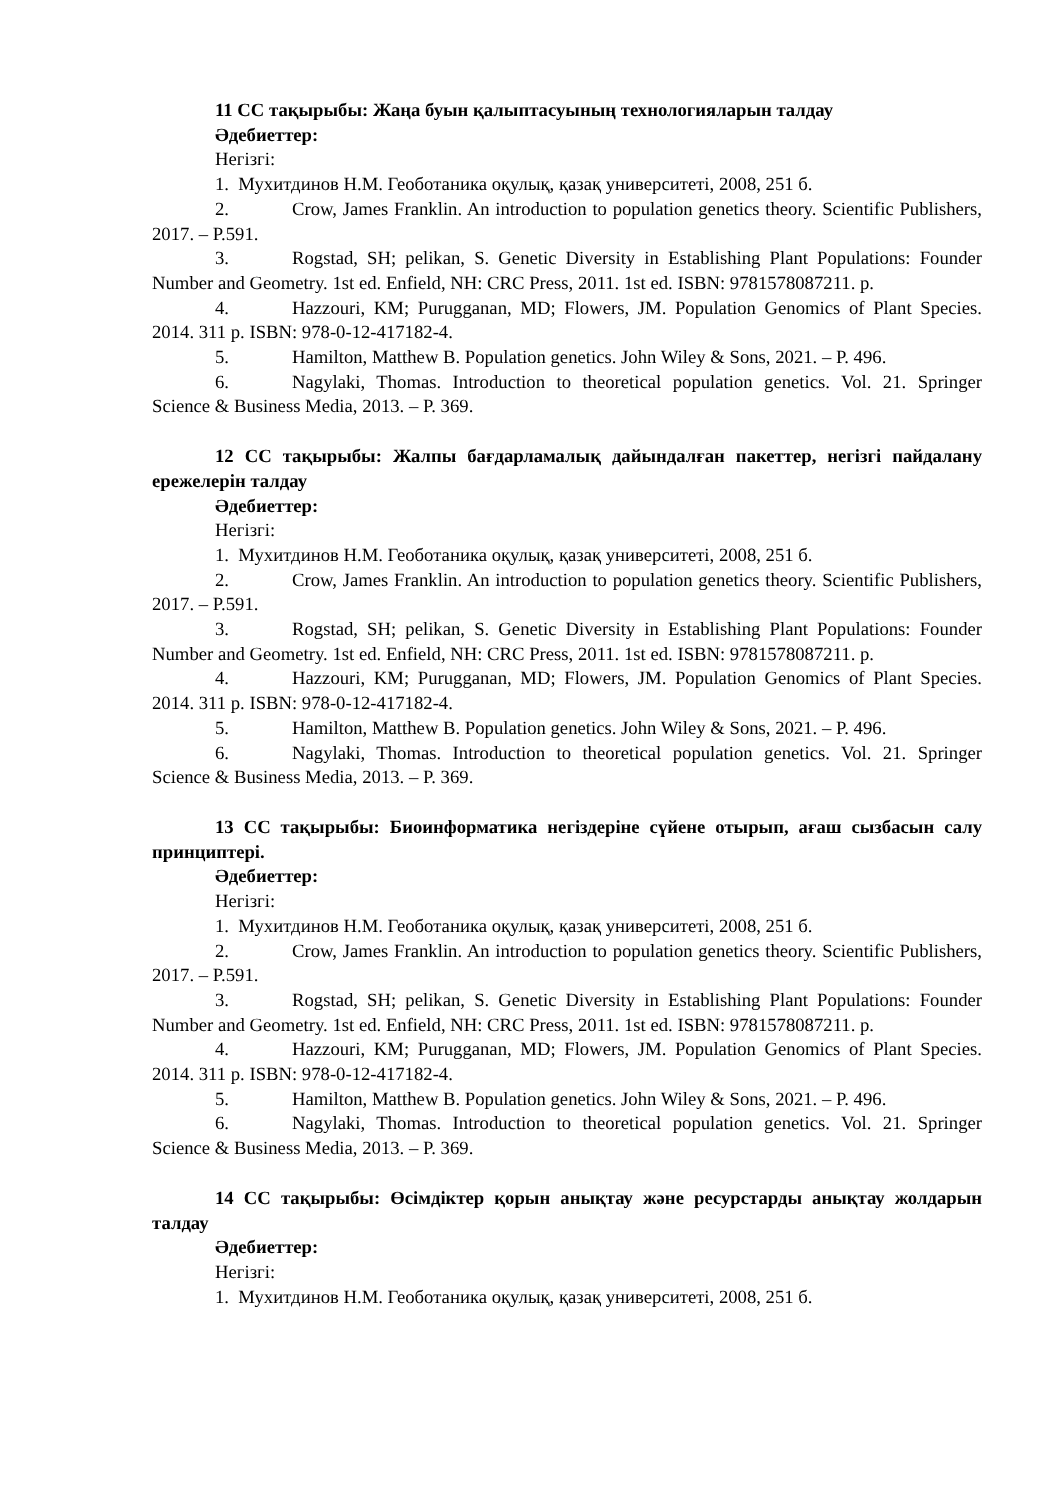11 СС тақырыбы: Жаңа буын қалыптасуының технологияларын талдау
Әдебиеттер:
Негізгі:
1. Мухитдинов Н.М. Геоботаника оқулық, қазақ университеті, 2008, 251 б.
2. Crow, James Franklin. An introduction to population genetics theory. Scientific Publishers, 2017. – P.591.
3. Rogstad, SH; pelikan, S. Genetic Diversity in Establishing Plant Populations: Founder Number and Geometry. 1st ed. Enfield, NH: CRC Press, 2011. 1st ed. ISBN: 9781578087211. p.
4. Hazzouri, KM; Purugganan, MD; Flowers, JM. Population Genomics of Plant Species. 2014. 311 p. ISBN: 978-0-12-417182-4.
5. Hamilton, Matthew B. Population genetics. John Wiley & Sons, 2021. – P. 496.
6. Nagylaki, Thomas. Introduction to theoretical population genetics. Vol. 21. Springer Science & Business Media, 2013. – P. 369.
12 СС тақырыбы: Жалпы бағдарламалық дайындалған пакеттер, негізгі пайдалану ережелерін талдау
Әдебиеттер:
Негізгі:
1. Мухитдинов Н.М. Геоботаника оқулық, қазақ университеті, 2008, 251 б.
2. Crow, James Franklin. An introduction to population genetics theory. Scientific Publishers, 2017. – P.591.
3. Rogstad, SH; pelikan, S. Genetic Diversity in Establishing Plant Populations: Founder Number and Geometry. 1st ed. Enfield, NH: CRC Press, 2011. 1st ed. ISBN: 9781578087211. p.
4. Hazzouri, KM; Purugganan, MD; Flowers, JM. Population Genomics of Plant Species. 2014. 311 p. ISBN: 978-0-12-417182-4.
5. Hamilton, Matthew B. Population genetics. John Wiley & Sons, 2021. – P. 496.
6. Nagylaki, Thomas. Introduction to theoretical population genetics. Vol. 21. Springer Science & Business Media, 2013. – P. 369.
13 СС тақырыбы: Биоинформатика негіздеріне сүйене отырып, ағаш сызбасын салу принциптері.
Әдебиеттер:
Негізгі:
1. Мухитдинов Н.М. Геоботаника оқулық, қазақ университеті, 2008, 251 б.
2. Crow, James Franklin. An introduction to population genetics theory. Scientific Publishers, 2017. – P.591.
3. Rogstad, SH; pelikan, S. Genetic Diversity in Establishing Plant Populations: Founder Number and Geometry. 1st ed. Enfield, NH: CRC Press, 2011. 1st ed. ISBN: 9781578087211. p.
4. Hazzouri, KM; Purugganan, MD; Flowers, JM. Population Genomics of Plant Species. 2014. 311 p. ISBN: 978-0-12-417182-4.
5. Hamilton, Matthew B. Population genetics. John Wiley & Sons, 2021. – P. 496.
6. Nagylaki, Thomas. Introduction to theoretical population genetics. Vol. 21. Springer Science & Business Media, 2013. – P. 369.
14 СС тақырыбы: Өсімдіктер қорын анықтау және ресурстарды анықтау жолдарын талдау
Әдебиеттер:
Негізгі:
1. Мухитдинов Н.М. Геоботаника оқулық, қазақ университеті, 2008, 251 б.